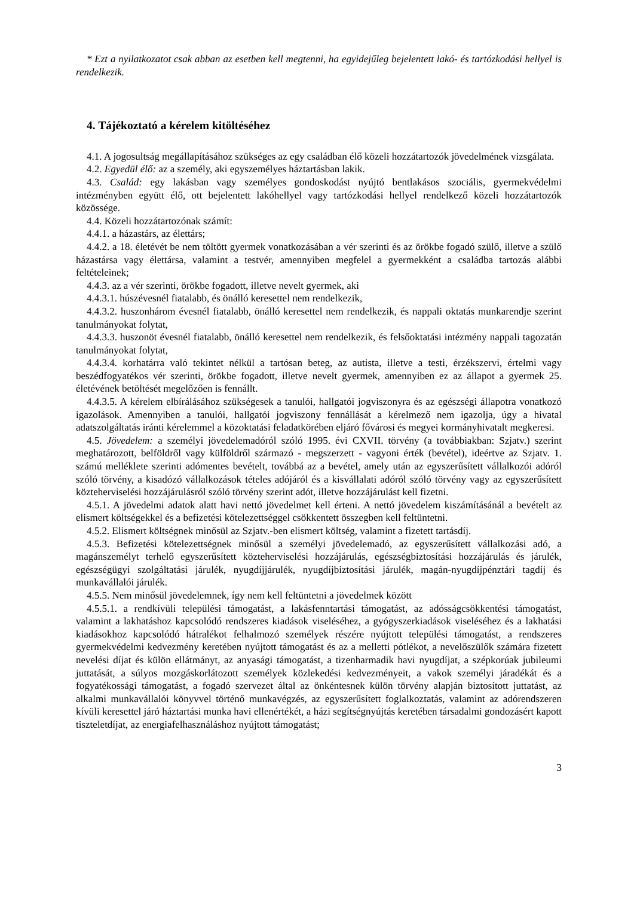* Ezt a nyilatkozatot csak abban az esetben kell megtenni, ha egyidejűleg bejelentett lakó- és tartózkodási hellyel is rendelkezik.
4. Tájékoztató a kérelem kitöltéséhez
4.1. A jogosultság megállapításához szükséges az egy családban élő közeli hozzátartozók jövedelmének vizsgálata.
4.2. Egyedül élő: az a személy, aki egyszemélyes háztartásban lakik.
4.3. Család: egy lakásban vagy személyes gondoskodást nyújtó bentlakásos szociális, gyermekvédelmi intézményben együtt élő, ott bejelentett lakóhellyel vagy tartózkodási hellyel rendelkező közeli hozzátartozók közössége.
4.4. Közeli hozzátartozónak számít:
4.4.1. a házastárs, az élettárs;
4.4.2. a 18. életévét be nem töltött gyermek vonatkozásában a vér szerinti és az örökbe fogadó szülő, illetve a szülő házastársa vagy élettársa, valamint a testvér, amennyiben megfelel a gyermekként a családba tartozás alábbi feltételeinek;
4.4.3. az a vér szerinti, örökbe fogadott, illetve nevelt gyermek, aki
4.4.3.1. húszévesnél fiatalabb, és önálló keresettel nem rendelkezik,
4.4.3.2. huszonhárom évesnél fiatalabb, önálló keresettel nem rendelkezik, és nappali oktatás munkarendje szerint tanulmányokat folytat,
4.4.3.3. huszonöt évesnél fiatalabb, önálló keresettel nem rendelkezik, és felsőoktatási intézmény nappali tagozatán tanulmányokat folytat,
4.4.3.4. korhatárra való tekintet nélkül a tartósan beteg, az autista, illetve a testi, érzékszervi, értelmi vagy beszédfogyatékos vér szerinti, örökbe fogadott, illetve nevelt gyermek, amennyiben ez az állapot a gyermek 25. életévének betöltését megelőzően is fennállt.
4.4.3.5. A kérelem elbírálásához szükségesek a tanulói, hallgatói jogviszonyra és az egészségi állapotra vonatkozó igazolások. Amennyiben a tanulói, hallgatói jogviszony fennállását a kérelmező nem igazolja, úgy a hivatal adatszolgáltatás iránti kérelemmel a közoktatási feladatkörében eljáró fővárosi és megyei kormányhivatalt megkeresi.
4.5. Jövedelem: a személyi jövedelemadóról szóló 1995. évi CXVII. törvény (a továbbiakban: Szjatv.) szerint meghatározott, belföldről vagy külföldről származó - megszerzett - vagyoni érték (bevétel), ideértve az Szjatv. 1. számú melléklete szerinti adómentes bevételt, továbbá az a bevétel, amely után az egyszerűsített vállalkozói adóról szóló törvény, a kisadózó vállalkozások tételes adójáról és a kisvállalati adóról szóló törvény vagy az egyszerűsített közteherviselési hozzájárulásról szóló törvény szerint adót, illetve hozzájárulást kell fizetni.
4.5.1. A jövedelmi adatok alatt havi nettó jövedelmet kell érteni. A nettó jövedelem kiszámításánál a bevételt az elismert költségekkel és a befizetési kötelezettséggel csökkentett összegben kell feltüntetni.
4.5.2. Elismert költségnek minősül az Szjatv.-ben elismert költség, valamint a fizetett tartásdíj.
4.5.3. Befizetési kötelezettségnek minősül a személyi jövedelemadó, az egyszerűsített vállalkozási adó, a magánszemélyt terhelő egyszerűsített közteherviselési hozzájárulás, egészségbiztosítási hozzájárulás és járulék, egészségügyi szolgáltatási járulék, nyugdíjjárulék, nyugdíjbiztosítási járulék, magán-nyugdíjpénztári tagdíj és munkavállalói járulék.
4.5.5. Nem minősül jövedelemnek, így nem kell feltüntetni a jövedelmek között
4.5.5.1. a rendkívüli települési támogatást, a lakásfenntartási támogatást, az adósságcsökkentési támogatást, valamint a lakhatáshoz kapcsolódó rendszeres kiadások viseléséhez, a gyógyszerkiadások viseléséhez és a lakhatási kiadásokhoz kapcsolódó hátralékot felhalmozó személyek részére nyújtott települési támogatást, a rendszeres gyermekvédelmi kedvezmény keretében nyújtott támogatást és az a melletti pótlékot, a nevelőszülők számára fizetett nevelési díjat és külön ellátmányt, az anyasági támogatást, a tizenharmadik havi nyugdíjat, a szépkorúak jubileumi juttatását, a súlyos mozgáskorlátozott személyek közlekedési kedvezményeit, a vakok személyi járadékát és a fogyatékossági támogatást, a fogadó szervezet által az önkéntesnek külön törvény alapján biztosított juttatást, az alkalmi munkavállalói könyvvel történő munkavégzés, az egyszerűsített foglalkoztatás, valamint az adórendszeren kívüli keresettel járó háztartási munka havi ellenértékét, a házi segítségnyújtás keretében társadalmi gondozásért kapott tiszteletdíjat, az energiafelhasználáshoz nyújtott támogatást;
3